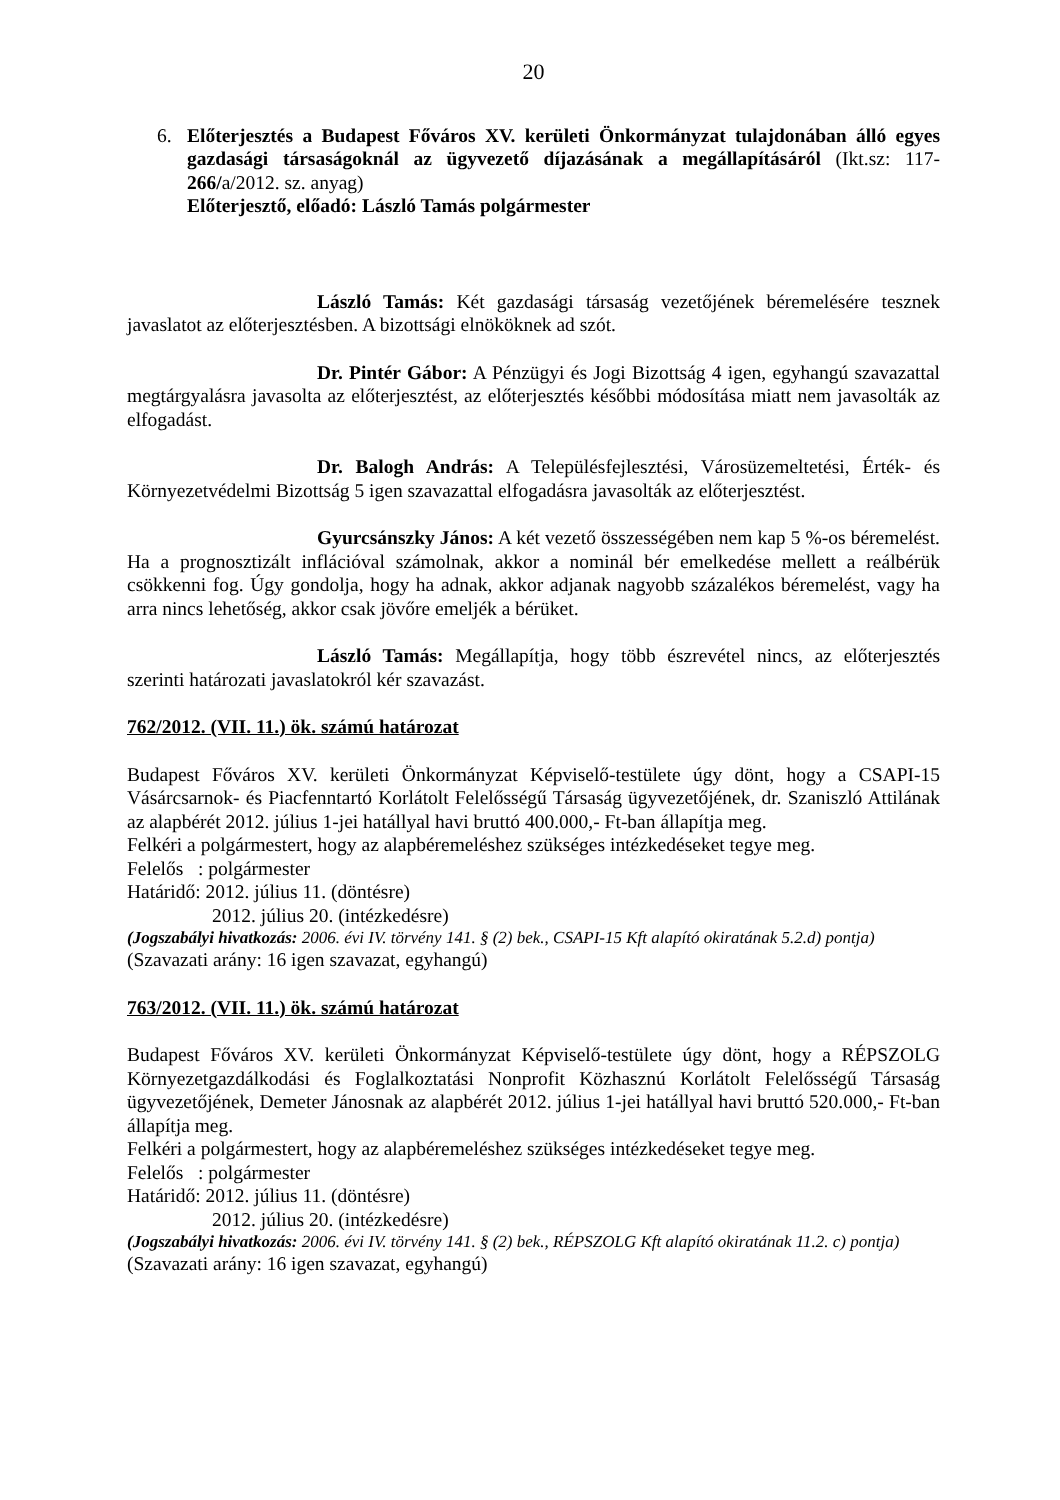20
6. Előterjesztés a Budapest Főváros XV. kerületi Önkormányzat tulajdonában álló egyes gazdasági társaságoknál az ügyvezető díjazásának a megállapításáról (Ikt.sz: 117-266/a/2012. sz. anyag)
Előterjesztő, előadó: László Tamás polgármester
László Tamás: Két gazdasági társaság vezetőjének béremelésére tesznek javaslatot az előterjesztésben. A bizottsági elnököknek ad szót.
Dr. Pintér Gábor: A Pénzügyi és Jogi Bizottság 4 igen, egyhangú szavazattal megtárgyalásra javasolta az előterjesztést, az előterjesztés későbbi módosítása miatt nem javasolták az elfogadást.
Dr. Balogh András: A Településfejlesztési, Városüzemeltetési, Érték- és Környezetvédelmi Bizottság 5 igen szavazattal elfogadásra javasolták az előterjesztést.
Gyurcsánszky János: A két vezető összességében nem kap 5 %-os béremelést. Ha a prognosztizált inflációval számolnak, akkor a nominál bér emelkedése mellett a reálbérük csökkenni fog. Úgy gondolja, hogy ha adnak, akkor adjanak nagyobb százalékos béremelést, vagy ha arra nincs lehetőség, akkor csak jövőre emeljék a bérüket.
László Tamás: Megállapítja, hogy több észrevétel nincs, az előterjesztés szerinti határozati javaslatokról kér szavazást.
762/2012. (VII. 11.) ök. számú határozat
Budapest Főváros XV. kerületi Önkormányzat Képviselő-testülete úgy dönt, hogy a CSAPI-15 Vásárcsarnok- és Piacfenntartó Korlátolt Felelősségű Társaság ügyvezetőjének, dr. Szaniszló Attilának az alapbérét 2012. július 1-jei hatállyal havi bruttó 400.000,- Ft-ban állapítja meg.
Felkéri a polgármestert, hogy az alapbéremeléshez szükséges intézkedéseket tegye meg.
Felelős : polgármester
Határidő: 2012. július 11. (döntésre)
2012. július 20. (intézkedésre)
(Jogszabályi hivatkozás: 2006. évi IV. törvény 141. § (2) bek., CSAPI-15 Kft alapító okiratának 5.2.d) pontja)
(Szavazati arány: 16 igen szavazat, egyhangú)
763/2012. (VII. 11.) ök. számú határozat
Budapest Főváros XV. kerületi Önkormányzat Képviselő-testülete úgy dönt, hogy a RÉPSZOLG Környezetgazdálkodási és Foglalkoztatási Nonprofit Közhasznú Korlátolt Felelősségű Társaság ügyvezetőjének, Demeter Jánosnak az alapbérét 2012. július 1-jei hatállyal havi bruttó 520.000,- Ft-ban állapítja meg.
Felkéri a polgármestert, hogy az alapbéremeléshez szükséges intézkedéseket tegye meg.
Felelős : polgármester
Határidő: 2012. július 11. (döntésre)
2012. július 20. (intézkedésre)
(Jogszabályi hivatkozás: 2006. évi IV. törvény 141. § (2) bek., RÉPSZOLG Kft alapító okiratának 11.2. c) pontja)
(Szavazati arány: 16 igen szavazat, egyhangú)